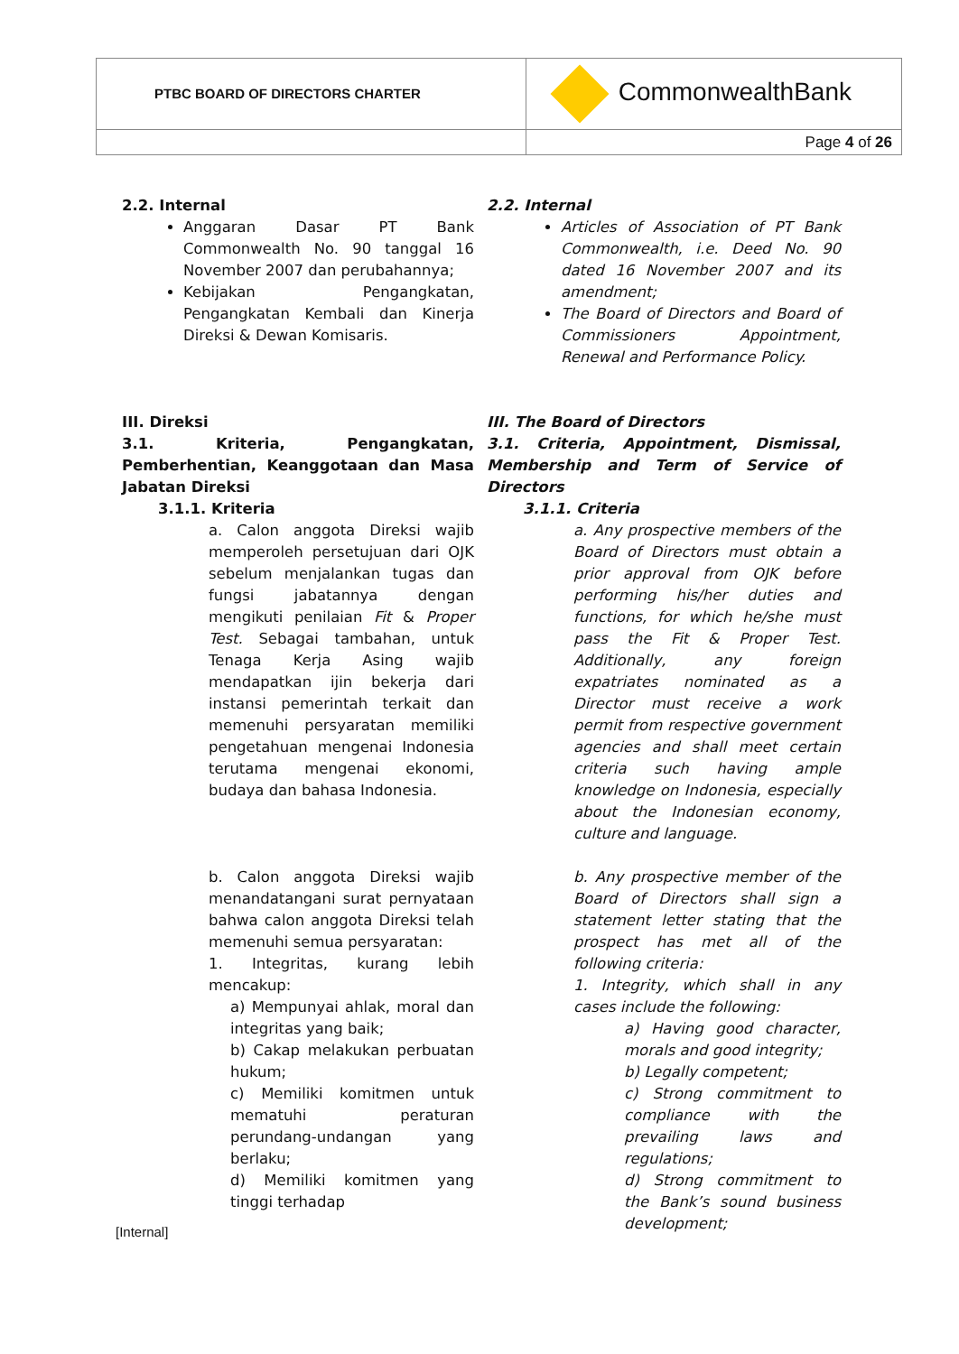| PTBC BOARD OF DIRECTORS CHARTER | CommonwealthBank |
| | Page 4 of 26 |
2.2. Internal
Anggaran Dasar PT Bank Commonwealth No. 90 tanggal 16 November 2007 dan perubahannya;
Kebijakan Pengangkatan, Pengangkatan Kembali dan Kinerja Direksi & Dewan Komisaris.
2.2. Internal
Articles of Association of PT Bank Commonwealth, i.e. Deed No. 90 dated 16 November 2007 and its amendment;
The Board of Directors and Board of Commissioners Appointment, Renewal and Performance Policy.
III. Direksi
3.1. Kriteria, Pengangkatan, Pemberhentian, Keanggotaan dan Masa Jabatan Direksi
3.1.1. Kriteria
a. Calon anggota Direksi wajib memperoleh persetujuan dari OJK sebelum menjalankan tugas dan fungsi jabatannya dengan mengikuti penilaian Fit & Proper Test. Sebagai tambahan, untuk Tenaga Kerja Asing wajib mendapatkan ijin bekerja dari instansi pemerintah terkait dan memenuhi persyaratan memiliki pengetahuan mengenai Indonesia terutama mengenai ekonomi, budaya dan bahasa Indonesia.
III. The Board of Directors
3.1. Criteria, Appointment, Dismissal, Membership and Term of Service of Directors
3.1.1. Criteria
a. Any prospective members of the Board of Directors must obtain a prior approval from OJK before performing his/her duties and functions, for which he/she must pass the Fit & Proper Test. Additionally, any foreign expatriates nominated as a Director must receive a work permit from respective government agencies and shall meet certain criteria such having ample knowledge on Indonesia, especially about the Indonesian economy, culture and language.
b. Calon anggota Direksi wajib menandatangani surat pernyataan bahwa calon anggota Direksi telah memenuhi semua persyaratan:
1. Integritas, kurang lebih mencakup:
a) Mempunyai ahlak, moral dan integritas yang baik;
b) Cakap melakukan perbuatan hukum;
c) Memiliki komitmen untuk mematuhi peraturan perundang-undangan yang berlaku;
d) Memiliki komitmen yang tinggi terhadap
b. Any prospective member of the Board of Directors shall sign a statement letter stating that the prospect has met all of the following criteria:
1. Integrity, which shall in any cases include the following:
a) Having good character, morals and good integrity;
b) Legally competent;
c) Strong commitment to compliance with the prevailing laws and regulations;
d) Strong commitment to the Bank’s sound business development;
[Internal]